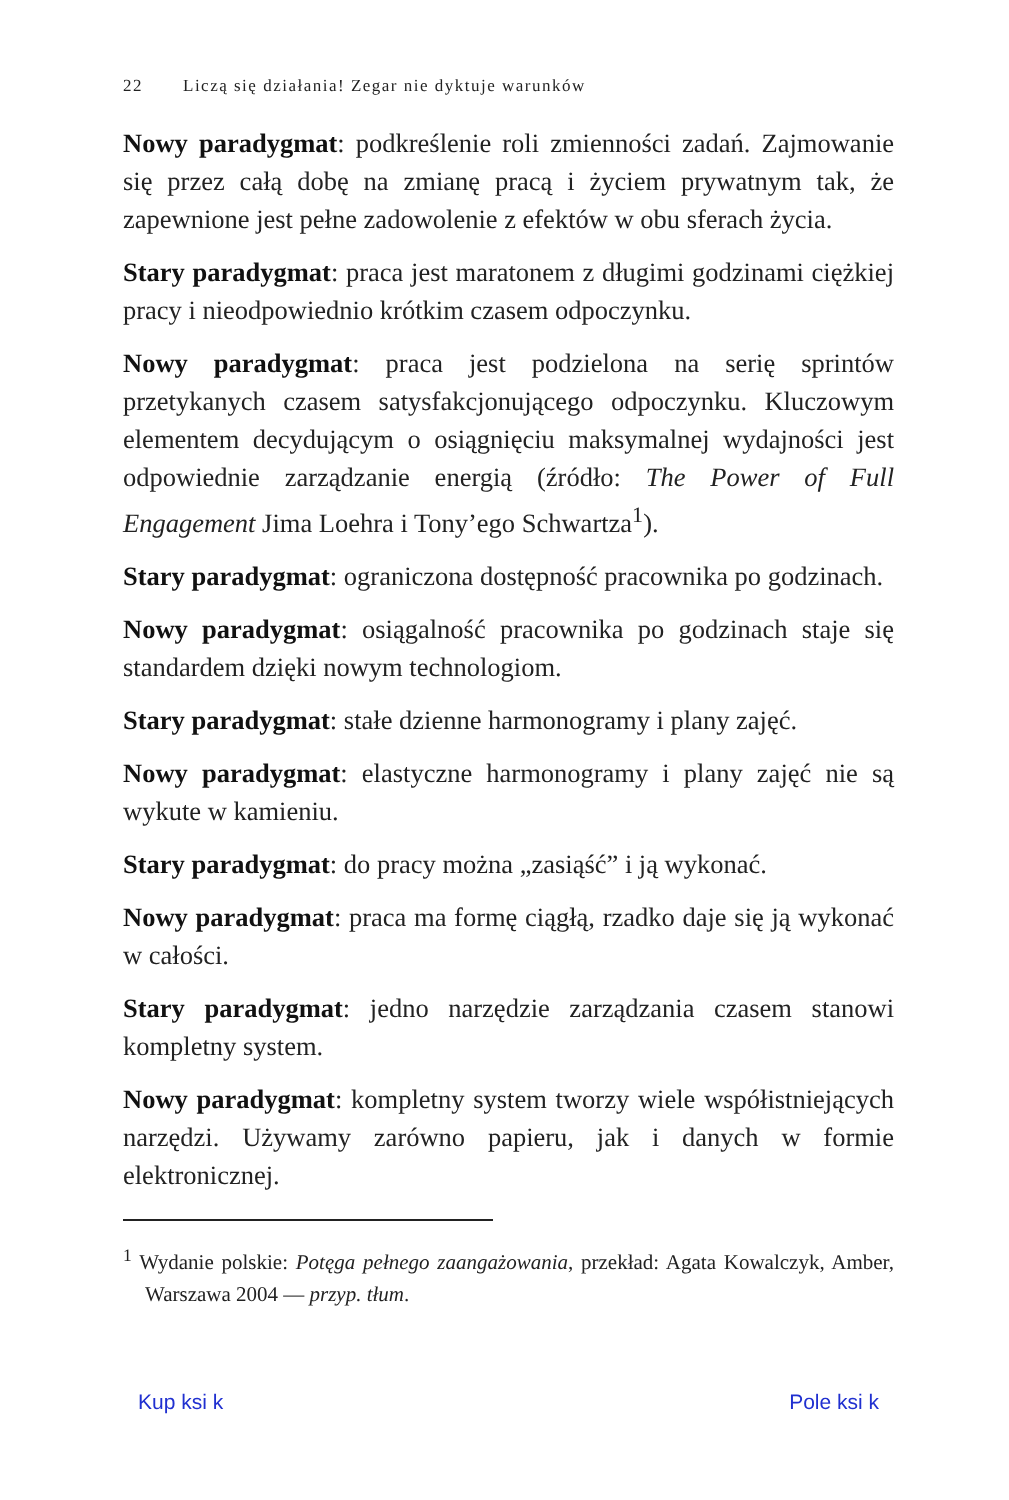22 Liczą się działania! Zegar nie dyktuje warunków
Nowy paradygmat: podkreślenie roli zmienności zadań. Zajmowanie się przez całą dobę na zmianę pracą i życiem prywatnym tak, że zapewnione jest pełne zadowolenie z efektów w obu sferach życia.
Stary paradygmat: praca jest maratonem z długimi godzinami ciężkiej pracy i nieodpowiednio krótkim czasem odpoczynku.
Nowy paradygmat: praca jest podzielona na serię sprintów przetykanych czasem satysfakcjonującego odpoczynku. Kluczowym elementem decydującym o osiągnięciu maksymalnej wydajności jest odpowiednie zarządzanie energią (źródło: The Power of Full Engagement Jima Loehra i Tony’ego Schwartza<sup>1</sup>).
Stary paradygmat: ograniczona dostępność pracownika po godzinach.
Nowy paradygmat: osiągalność pracownika po godzinach staje się standardem dzięki nowym technologiom.
Stary paradygmat: stałe dzienne harmonogramy i plany zajęć.
Nowy paradygmat: elastyczne harmonogramy i plany zajęć nie są wykute w kamieniu.
Stary paradygmat: do pracy można „zasiąść” i ją wykonać.
Nowy paradygmat: praca ma formę ciągłą, rzadko daje się ją wykonać w całości.
Stary paradygmat: jedno narzędzie zarządzania czasem stanowi kompletny system.
Nowy paradygmat: kompletny system tworzy wiele współistniejących narzędzi. Używamy zarówno papieru, jak i danych w formie elektronicznej.
<sup>1</sup> Wydanie polskie: Potęga pełnego zaangażowania, przekład: Agata Kowalczyk, Amber, Warszawa 2004 — przyp. tłum.
Kup ksi k Pole ksi k